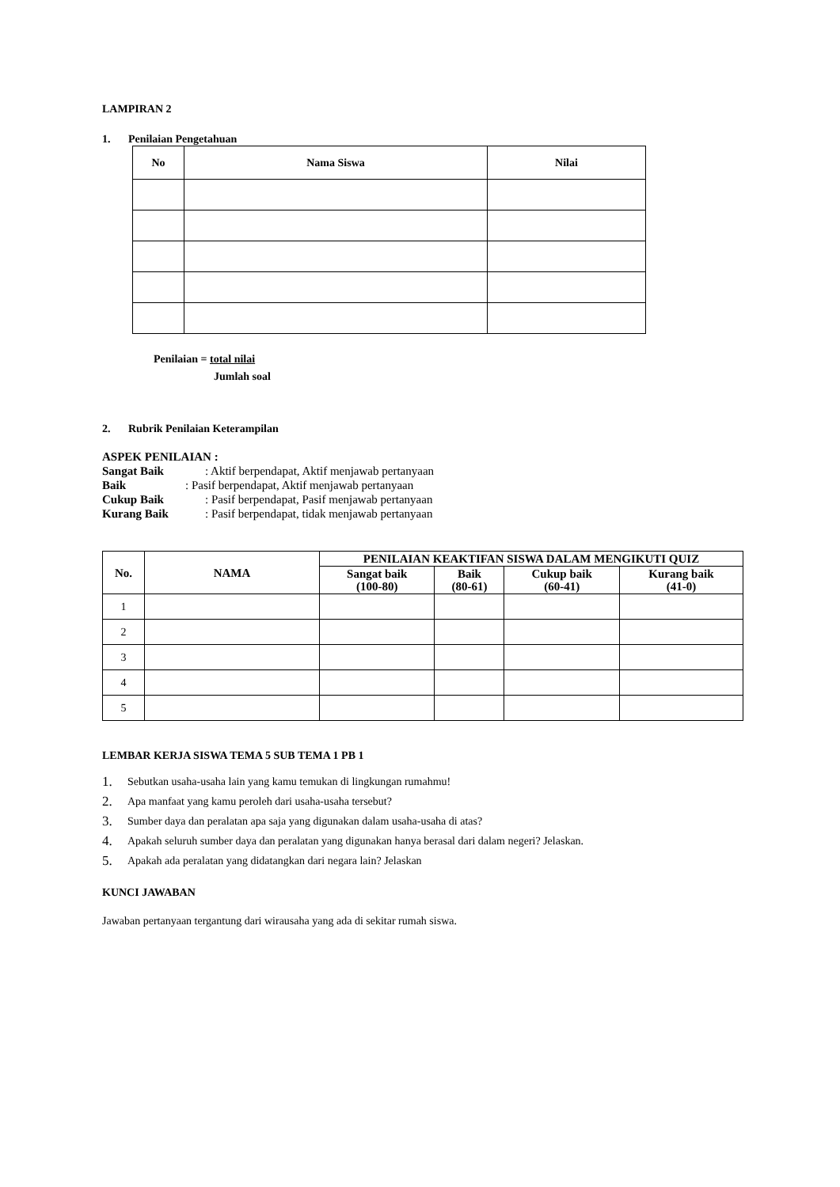LAMPIRAN 2
1. Penilaian Pengetahuan
| No | Nama Siswa | Nilai |
| --- | --- | --- |
Penilaian = total nilai
Jumlah soal
2. Rubrik Penilaian Keterampilan
ASPEK PENILAIAN :
Sangat Baik: Aktif berpendapat, Aktif menjawab pertanyaan
Baik: Pasif berpendapat, Aktif menjawab pertanyaan
Cukup Baik: Pasif berpendapat, Pasif menjawab pertanyaan
Kurang Baik: Pasif berpendapat, tidak menjawab pertanyaan
| No. | NAMA | PENILAIAN KEAKTIFAN SISWA DALAM MENGIKUTI QUIZ | | | |
| --- | --- | --- | --- | --- | --- |
| | | Sangat baik (100-80) | Baik (80-61) | Cukup baik (60-41) | Kurang baik (41-0) |
| 1 | | | | | |
| 2 | | | | | |
| 3 | | | | | |
| 4 | | | | | |
| 5 | | | | | |
LEMBAR KERJA SISWA TEMA 5 SUB TEMA 1 PB 1
1. Sebutkan usaha-usaha lain yang kamu temukan di lingkungan rumahmu!
2. Apa manfaat yang kamu peroleh dari usaha-usaha tersebut?
3. Sumber daya dan peralatan apa saja yang digunakan dalam usaha-usaha di atas?
4. Apakah seluruh sumber daya dan peralatan yang digunakan hanya berasal dari dalam negeri? Jelaskan.
5. Apakah ada peralatan yang didatangkan dari negara lain? Jelaskan
KUNCI JAWABAN
Jawaban pertanyaan tergantung dari wirausaha yang ada di sekitar rumah siswa.